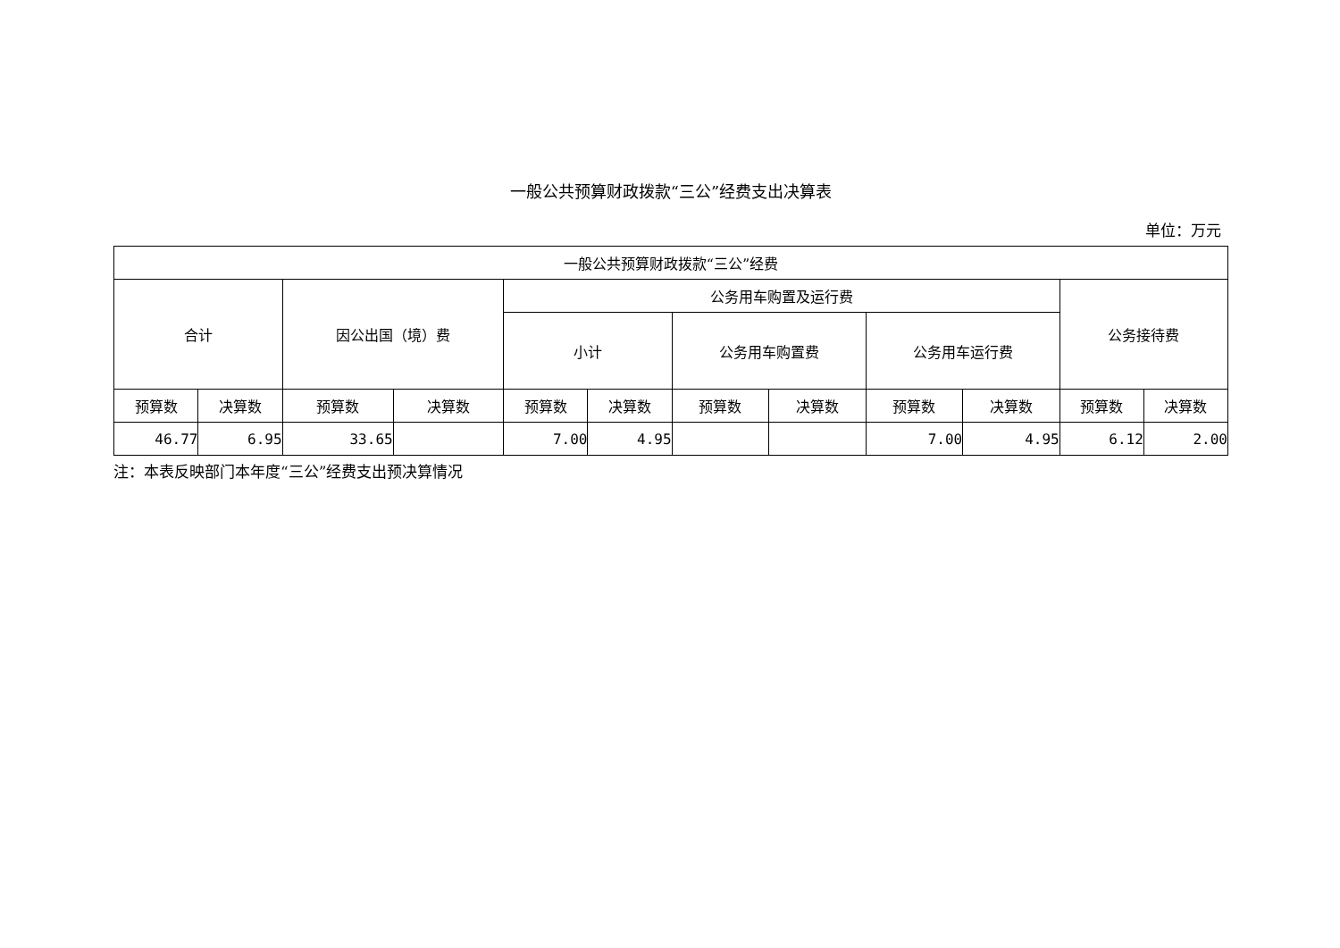一般公共预算财政拨款“三公”经费支出决算表
单位：万元
| 一般公共预算财政拨款“三公”经费 | | | | | | | | | | | |
| --- | --- | --- | --- | --- | --- | --- | --- | --- | --- | --- | --- |
| 合计 | | 因公出国（境）费 | | 公务用车购置及运行费 | | | | | | 公务接待费 | |
| | | | | 小计 | | 公务用车购置费 | | 公务用车运行费 | | | |
| 预算数 | 决算数 | 预算数 | 决算数 | 预算数 | 决算数 | 预算数 | 决算数 | 预算数 | 决算数 | 预算数 | 决算数 |
| 46.77 | 6.95 | 33.65 | | 7.00 | 4.95 | | | 7.00 | 4.95 | 6.12 | 2.00 |
注：本表反映部门本年度“三公”经费支出预决算情况